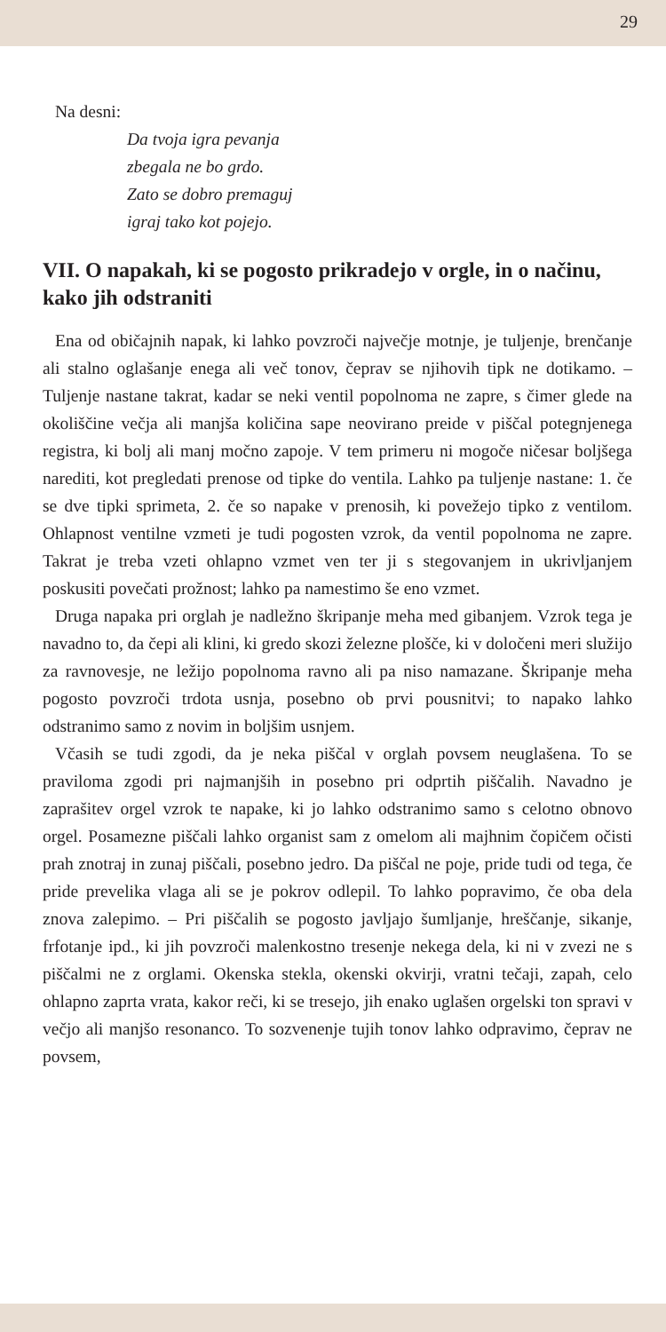29
Na desni:
Da tvoja igra pevanja
zbegala ne bo grdo.
Zato se dobro premaguj
igraj tako kot pojejo.
VII. O napakah, ki se pogosto prikradejo v orgle, in o načinu, kako jih odstraniti
Ena od običajnih napak, ki lahko povzroči največje motnje, je tuljenje, brenčanje ali stalno oglašanje enega ali več tonov, čeprav se njihovih tipk ne dotikamo. – Tuljenje nastane takrat, kadar se neki ventil popolnoma ne zapre, s čimer glede na okoliščine večja ali manjša količina sape neovirano preide v piščal potegnjenega registra, ki bolj ali manj močno zapoje. V tem primeru ni mogoče ničesar boljšega narediti, kot pregledati prenose od tipke do ventila. Lahko pa tuljenje nastane: 1. če se dve tipki sprimeta, 2. če so napake v prenosih, ki povežejo tipko z ventilom. Ohlapnost ventilne vzmeti je tudi pogosten vzrok, da ventil popolnoma ne zapre. Takrat je treba vzeti ohlapno vzmet ven ter ji s stegovanjem in ukrivljanjem poskusiti povečati prožnost; lahko pa namestimo še eno vzmet.
Druga napaka pri orglah je nadležno škripanje meha med gibanjem. Vzrok tega je navadno to, da čepi ali klini, ki gredo skozi železne plošče, ki v določeni meri služijo za ravnovesje, ne ležijo popolnoma ravno ali pa niso namazane. Škripanje meha pogosto povzroči trdota usnja, posebno ob prvi pousnitvi; to napako lahko odstranimo samo z novim in boljšim usnjem.
Včasih se tudi zgodi, da je neka piščal v orglah povsem neuglašena. To se praviloma zgodi pri najmanjših in posebno pri odprtih piščalih. Navadno je zaprašitev orgel vzrok te napake, ki jo lahko odstranimo samo s celotno obnovo orgel. Posamezne piščali lahko organist sam z omelom ali majhnim čopičem očisti prah znotraj in zunaj piščali, posebno jedro. Da piščal ne poje, pride tudi od tega, če pride prevelika vlaga ali se je pokrov odlepil. To lahko popravimo, če oba dela znova zalepimo. – Pri piščalih se pogosto javljajo šumljanje, hreščanje, sikanje, frfotanje ipd., ki jih povzroči malenkostno tresenje nekega dela, ki ni v zvezi ne s piščalmi ne z orglami. Okenska stekla, okenski okvirji, vratni tečaji, zapah, celo ohlapno zaprta vrata, kakor reči, ki se tresejo, jih enako uglašen orgelski ton spravi v večjo ali manjšo resonanco. To sozvenenje tujih tonov lahko odpravimo, čeprav ne povsem,